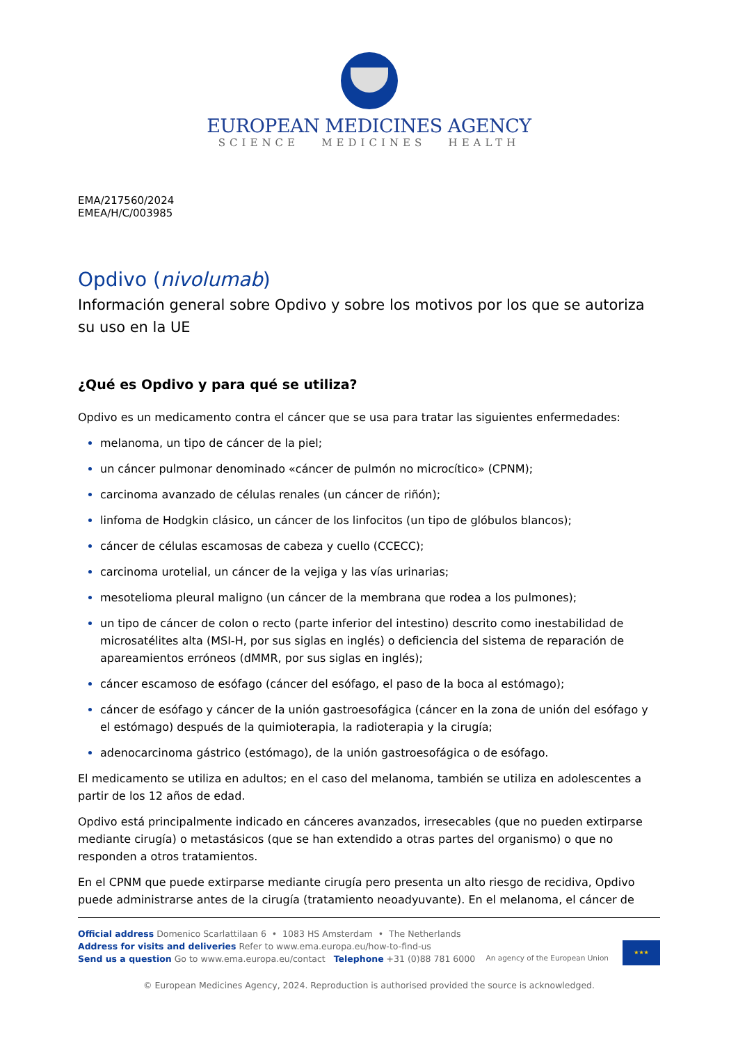EUROPEAN MEDICINES AGENCY
SCIENCE MEDICINES HEALTH
EMA/217560/2024
EMEA/H/C/003985
Opdivo (nivolumab)
Información general sobre Opdivo y sobre los motivos por los que se autoriza su uso en la UE
¿Qué es Opdivo y para qué se utiliza?
Opdivo es un medicamento contra el cáncer que se usa para tratar las siguientes enfermedades:
melanoma, un tipo de cáncer de la piel;
un cáncer pulmonar denominado «cáncer de pulmón no microcítico» (CPNM);
carcinoma avanzado de células renales (un cáncer de riñón);
linfoma de Hodgkin clásico, un cáncer de los linfocitos (un tipo de glóbulos blancos);
cáncer de células escamosas de cabeza y cuello (CCECC);
carcinoma urotelial, un cáncer de la vejiga y las vías urinarias;
mesotelioma pleural maligno (un cáncer de la membrana que rodea a los pulmones);
un tipo de cáncer de colon o recto (parte inferior del intestino) descrito como inestabilidad de microsatélites alta (MSI-H, por sus siglas en inglés) o deficiencia del sistema de reparación de apareamientos erróneos (dMMR, por sus siglas en inglés);
cáncer escamoso de esófago (cáncer del esófago, el paso de la boca al estómago);
cáncer de esófago y cáncer de la unión gastroesofágica (cáncer en la zona de unión del esófago y el estómago) después de la quimioterapia, la radioterapia y la cirugía;
adenocarcinoma gástrico (estómago), de la unión gastroesofágica o de esófago.
El medicamento se utiliza en adultos; en el caso del melanoma, también se utiliza en adolescentes a partir de los 12 años de edad.
Opdivo está principalmente indicado en cánceres avanzados, irresecables (que no pueden extirparse mediante cirugía) o metastásicos (que se han extendido a otras partes del organismo) o que no responden a otros tratamientos.
En el CPNM que puede extirparse mediante cirugía pero presenta un alto riesgo de recidiva, Opdivo puede administrarse antes de la cirugía (tratamiento neoadyuvante). En el melanoma, el cáncer de
Official address Domenico Scarlattilaan 6 • 1083 HS Amsterdam • The Netherlands
Address for visits and deliveries Refer to www.ema.europa.eu/how-to-find-us
Send us a question Go to www.ema.europa.eu/contact Telephone +31 (0)88 781 6000
An agency of the European Union
★★★
© European Medicines Agency, 2024. Reproduction is authorised provided the source is acknowledged.